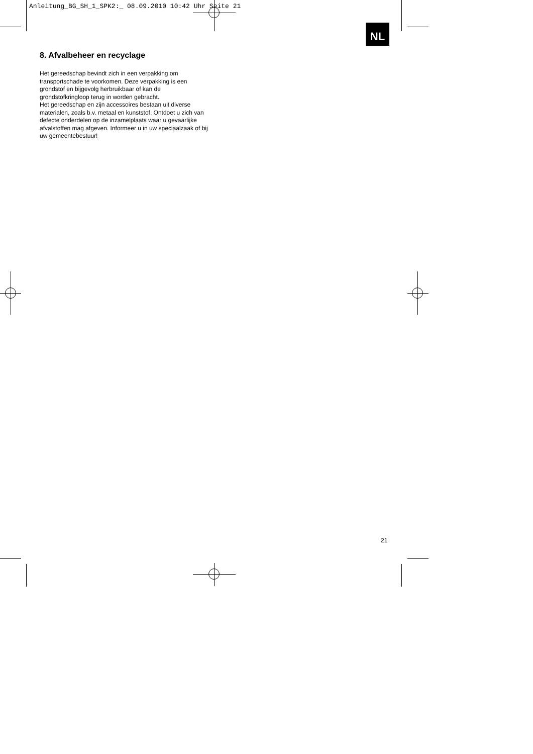Anleitung_BG_SH_1_SPK2:_ 08.09.2010 10:42 Uhr Seite 21
NL
8. Afvalbeheer en recyclage
Het gereedschap bevindt zich in een verpakking om transportschade te voorkomen. Deze verpakking is een grondstof en bijgevolg herbruikbaar of kan de grondstofkringloop terug in worden gebracht.
Het gereedschap en zijn accessoires bestaan uit diverse materialen, zoals b.v. metaal en kunststof. Ontdoet u zich van defecte onderdelen op de inzamelplaats waar u gevaarlijke afvalstoffen mag afgeven. Informeer u in uw speciaalzaak of bij uw gemeentebestuur!
21